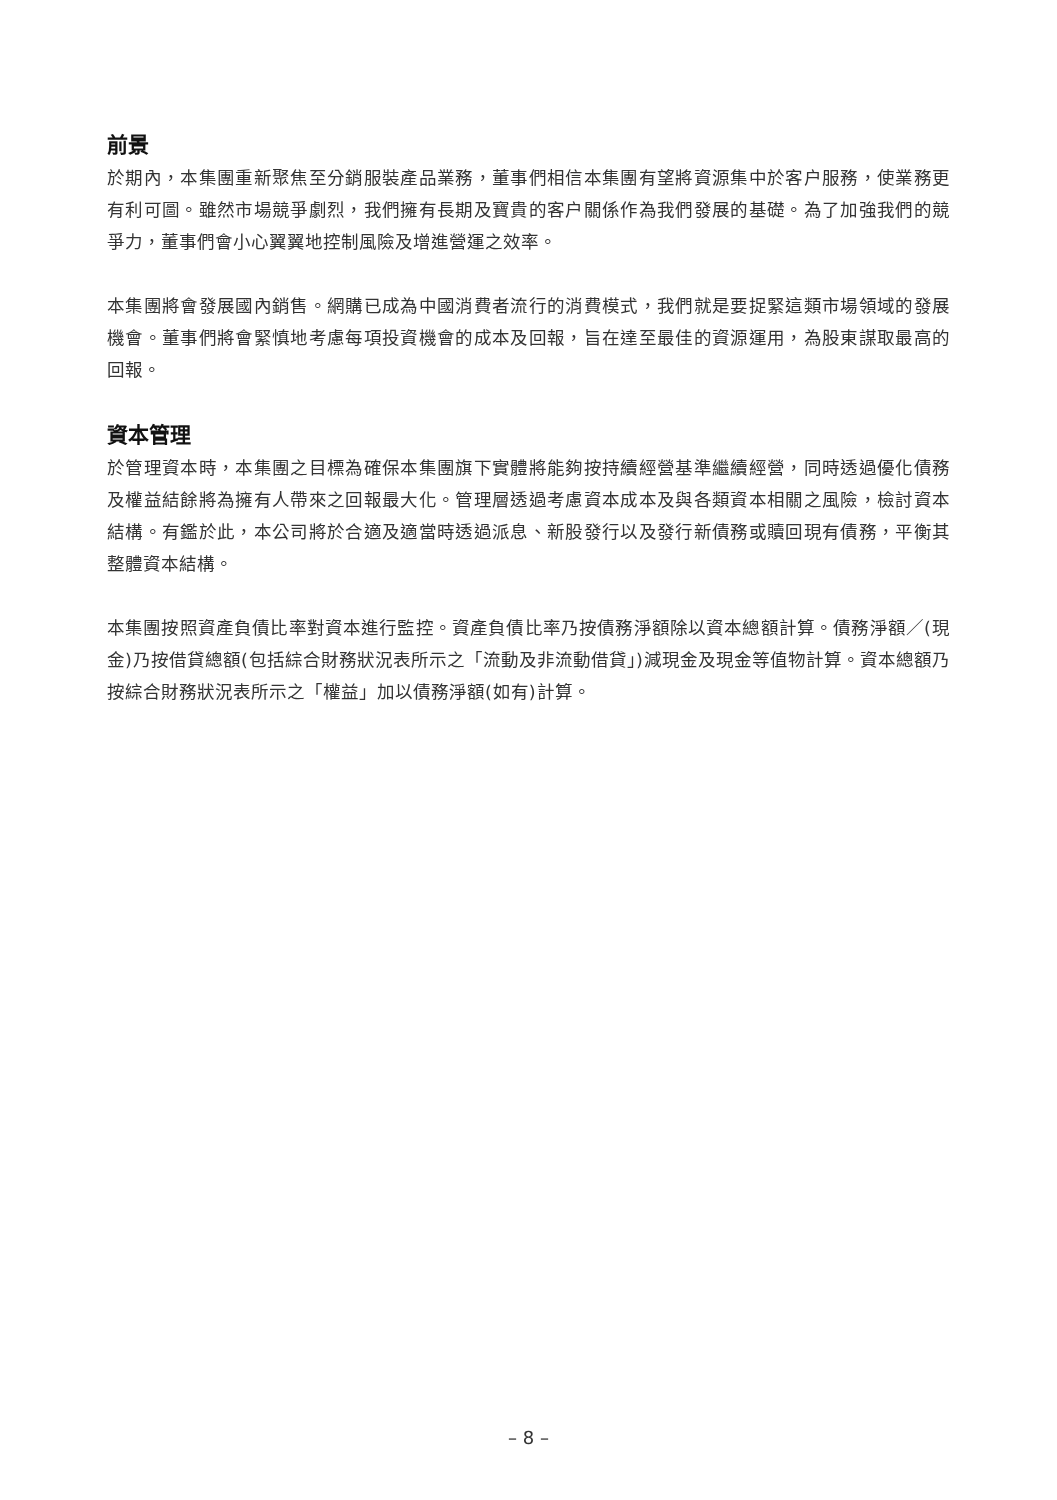前景
於期內，本集團重新聚焦至分銷服裝產品業務，董事們相信本集團有望將資源集中於客户服務，使業務更有利可圖。雖然市場競爭劇烈，我們擁有長期及寶貴的客户關係作為我們發展的基礎。為了加強我們的競爭力，董事們會小心翼翼地控制風險及增進營運之效率。
本集團將會發展國內銷售。網購已成為中國消費者流行的消費模式，我們就是要捉緊這類市場領域的發展機會。董事們將會緊慎地考慮每項投資機會的成本及回報，旨在達至最佳的資源運用，為股東謀取最高的回報。
資本管理
於管理資本時，本集團之目標為確保本集團旗下實體將能夠按持續經營基準繼續經營，同時透過優化債務及權益結餘將為擁有人帶來之回報最大化。管理層透過考慮資本成本及與各類資本相關之風險，檢討資本結構。有鑑於此，本公司將於合適及適當時透過派息、新股發行以及發行新債務或贖回現有債務，平衡其整體資本結構。
本集團按照資產負債比率對資本進行監控。資產負債比率乃按債務淨額除以資本總額計算。債務淨額／(現金)乃按借貸總額(包括綜合財務狀況表所示之「流動及非流動借貸」)減現金及現金等值物計算。資本總額乃按綜合財務狀況表所示之「權益」加以債務淨額(如有)計算。
– 8 –